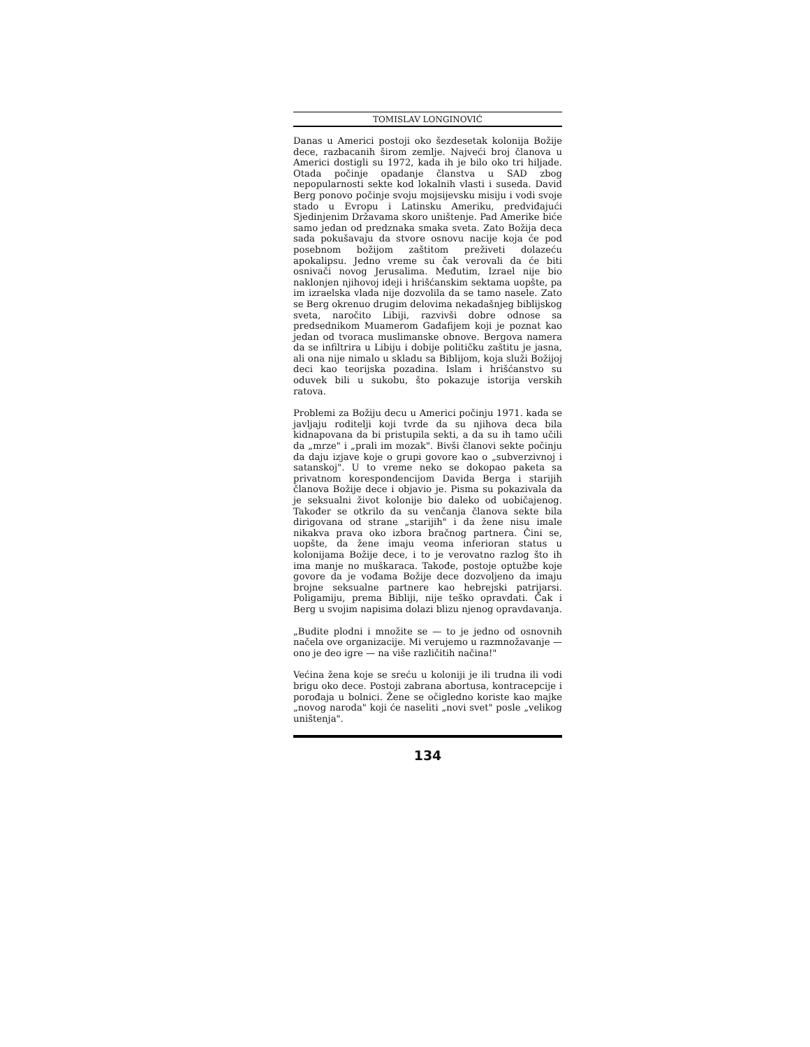TOMISLAV LONGINOVIĆ
Danas u Americi postoji oko šezdesetak kolonija Božije dece, razbacanih širom zemlje. Najveći broj članova u Americi dostigli su 1972, kada ih je bilo oko tri hiljade. Otada počinje opadanje članstva u SAD zbog nepopularnosti sekte kod lokalnih vlasti i suseda. David Berg ponovo počinje svoju mojsijevsku misiju i vodi svoje stado u Evropu i Latinsku Ameriku, predviđajući Sjedinjenim Državama skoro uništenje. Pad Amerike biće samo jedan od predznaka smaka sveta. Zato Božija deca sada pokušavaju da stvore osnovu nacije koja će pod posebnom božijom zaštitom preživeti dolazeću apokalipsu. Jedno vreme su čak verovali da će biti osnivači novog Jerusalima. Međutim, Izrael nije bio naklonjen njihovoj ideji i hrišćanskim sektama uopšte, pa im izraelska vlada nije dozvolila da se tamo nasele. Zato se Berg okrenuo drugim delovima nekadašnjeg biblijskog sveta, naročito Libiji, razvivši dobre odnose sa predsednikom Muamerom Gadafijem koji je poznat kao jedan od tvoraca muslimanske obnove. Bergova namera da se infiltrira u Libiju i dobije političku zaštitu je jasna, ali ona nije nimalo u skladu sa Biblijom, koja služi Božijoj deci kao teorijska pozadina. Islam i hrišćanstvo su oduvek bili u sukobu, što pokazuje istorija verskih ratova.
Problemi za Božiju decu u Americi počinju 1971. kada se javljaju roditelji koji tvrde da su njihova deca bila kidnapovana da bi pristupila sekti, a da su ih tamo učili da „mrze" i „prali im mozak". Bivši članovi sekte počinju da daju izjave koje o grupi govore kao o „subverzivnoj i satanskoj". U to vreme neko se dokopao paketa sa privatnom korespondencijom Davida Berga i starijih članova Božije dece i objavio je. Pisma su pokazivala da je seksualni život kolonije bio daleko od uobičajenog. Također se otkrilo da su venčanja članova sekte bila dirigovana od strane „starijih" i da žene nisu imale nikakva prava oko izbora bračnog partnera. Čini se, uopšte, da žene imaju veoma inferioran status u kolonijama Božije dece, i to je verovatno razlog što ih ima manje no muškaraca. Takođe, postoje optužbe koje govore da je vođama Božije dece dozvoljeno da imaju brojne seksualne partnere kao hebrejski patrijarsi. Poligamiju, prema Bibliji, nije teško opravdati. Čak i Berg u svojim napisima dolazi blizu njenog opravdavanja.
„Budite plodni i množite se — to je jedno od osnovnih načela ove organizacije. Mi verujemo u razmnožavanje — ono je deo igre — na više različitih načina!"
Većina žena koje se sreću u koloniji je ili trudna ili vodi brigu oko dece. Postoji zabrana abortusa, kontracepcije i porođaja u bolnici. Žene se očigledno koriste kao majke „novog naroda" koji će naseliti „novi svet" posle „velikog uništenja".
134